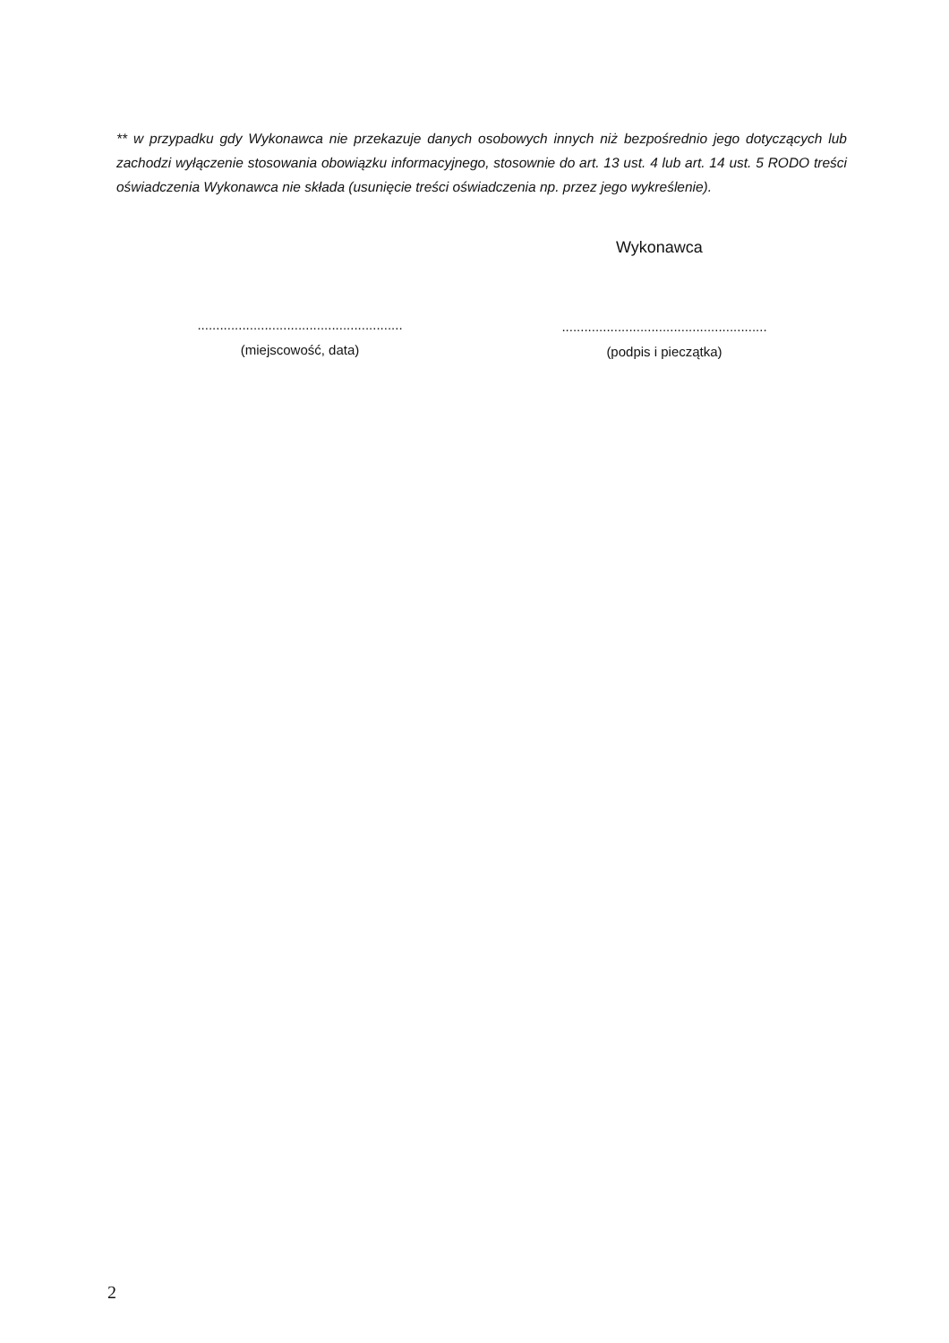** w przypadku gdy Wykonawca nie przekazuje danych osobowych innych niż bezpośrednio jego dotyczących lub zachodzi wyłączenie stosowania obowiązku informacyjnego, stosownie do art. 13 ust. 4 lub art. 14 ust. 5 RODO treści oświadczenia Wykonawca nie składa (usunięcie treści oświadczenia np. przez jego wykreślenie).
Wykonawca
.......................................................
(miejscowość, data)
.......................................................
(podpis i pieczątka)
2